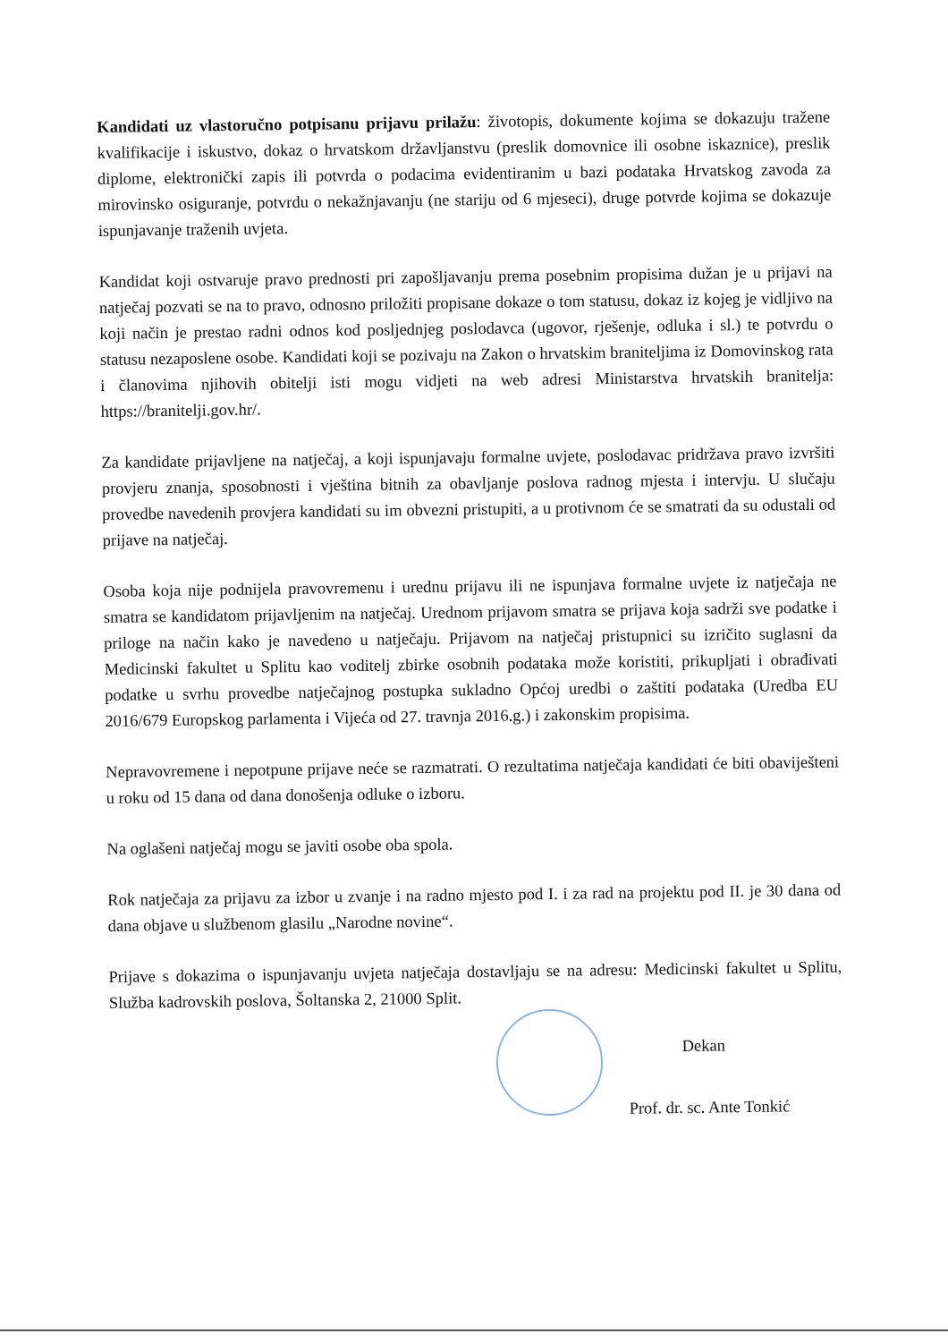Kandidati uz vlastoručno potpisanu prijavu prilažu: životopis, dokumente kojima se dokazuju tražene kvalifikacije i iskustvo, dokaz o hrvatskom državljanstvu (preslik domovnice ili osobne iskaznice), preslik diplome, elektronički zapis ili potvrda o podacima evidentiranim u bazi podataka Hrvatskog zavoda za mirovinsko osiguranje, potvrdu o nekažnjavanju (ne stariju od 6 mjeseci), druge potvrde kojima se dokazuje ispunjavanje traženih uvjeta.
Kandidat koji ostvaruje pravo prednosti pri zapošljavanju prema posebnim propisima dužan je u prijavi na natječaj pozvati se na to pravo, odnosno priložiti propisane dokaze o tom statusu, dokaz iz kojeg je vidljivo na koji način je prestao radni odnos kod posljednjeg poslodavca (ugovor, rješenje, odluka i sl.) te potvrdu o statusu nezaposlene osobe. Kandidati koji se pozivaju na Zakon o hrvatskim braniteljima iz Domovinskog rata i članovima njihovih obitelji isti mogu vidjeti na web adresi Ministarstva hrvatskih branitelja: https://branitelji.gov.hr/.
Za kandidate prijavljene na natječaj, a koji ispunjavaju formalne uvjete, poslodavac pridržava pravo izvršiti provjeru znanja, sposobnosti i vještina bitnih za obavljanje poslova radnog mjesta i intervju. U slučaju provedbe navedenih provjera kandidati su im obvezni pristupiti, a u protivnom će se smatrati da su odustali od prijave na natječaj.
Osoba koja nije podnijela pravovremenu i urednu prijavu ili ne ispunjava formalne uvjete iz natječaja ne smatra se kandidatom prijavljenim na natječaj. Urednom prijavom smatra se prijava koja sadrži sve podatke i priloge na način kako je navedeno u natječaju. Prijavom na natječaj pristupnici su izričito suglasni da Medicinski fakultet u Splitu kao voditelj zbirke osobnih podataka može koristiti, prikupljati i obrađivati podatke u svrhu provedbe natječajnog postupka sukladno Općoj uredbi o zaštiti podataka (Uredba EU 2016/679 Europskog parlamenta i Vijeća od 27. travnja 2016.g.) i zakonskim propisima.
Nepravovremene i nepotpune prijave neće se razmatrati. O rezultatima natječaja kandidati će biti obaviješteni u roku od 15 dana od dana donošenja odluke o izboru.
Na oglašeni natječaj mogu se javiti osobe oba spola.
Rok natječaja za prijavu za izbor u zvanje i na radno mjesto pod I. i za rad na projektu pod II. je 30 dana od dana objave u službenom glasilu „Narodne novine“.
Prijave s dokazima o ispunjavanju uvjeta natječaja dostavljaju se na adresu: Medicinski fakultet u Splitu, Služba kadrovskih poslova, Šoltanska 2, 21000 Split.
Dekan
Prof. dr. sc. Ante Tonkić